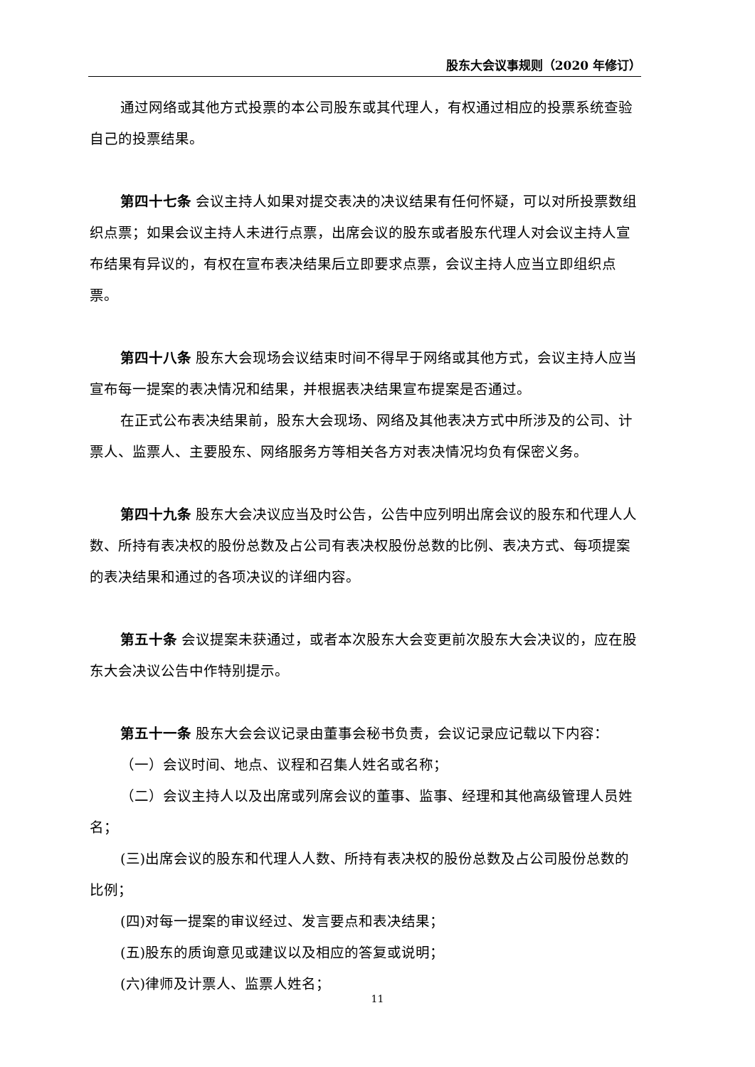股东大会议事规则（2020 年修订）
通过网络或其他方式投票的本公司股东或其代理人，有权通过相应的投票系统查验自己的投票结果。
第四十七条 会议主持人如果对提交表决的决议结果有任何怀疑，可以对所投票数组织点票；如果会议主持人未进行点票，出席会议的股东或者股东代理人对会议主持人宣布结果有异议的，有权在宣布表决结果后立即要求点票，会议主持人应当立即组织点票。
第四十八条 股东大会现场会议结束时间不得早于网络或其他方式，会议主持人应当宣布每一提案的表决情况和结果，并根据表决结果宣布提案是否通过。
在正式公布表决结果前，股东大会现场、网络及其他表决方式中所涉及的公司、计票人、监票人、主要股东、网络服务方等相关各方对表决情况均负有保密义务。
第四十九条 股东大会决议应当及时公告，公告中应列明出席会议的股东和代理人人数、所持有表决权的股份总数及占公司有表决权股份总数的比例、表决方式、每项提案的表决结果和通过的各项决议的详细内容。
第五十条 会议提案未获通过，或者本次股东大会变更前次股东大会决议的，应在股东大会决议公告中作特别提示。
第五十一条 股东大会会议记录由董事会秘书负责，会议记录应记载以下内容：
（一）会议时间、地点、议程和召集人姓名或名称；
（二）会议主持人以及出席或列席会议的董事、监事、经理和其他高级管理人员姓名；
(三)出席会议的股东和代理人人数、所持有表决权的股份总数及占公司股份总数的比例；
(四)对每一提案的审议经过、发言要点和表决结果；
(五)股东的质询意见或建议以及相应的答复或说明；
(六)律师及计票人、监票人姓名；
11